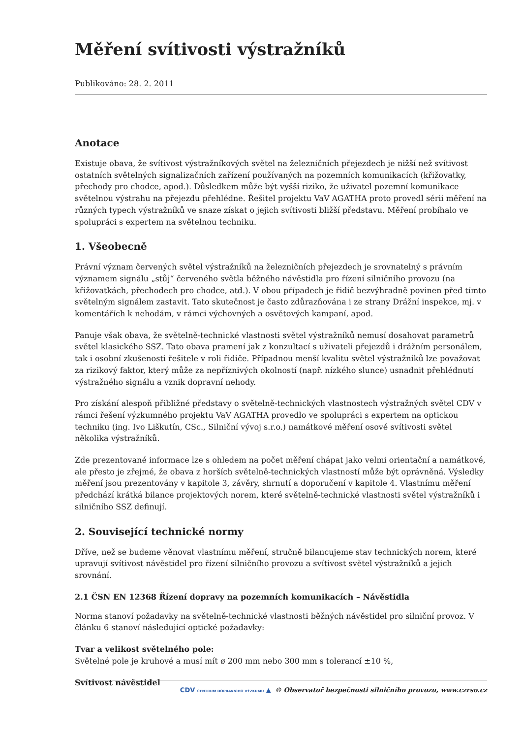Měření svítivosti výstražníků
Publikováno: 28. 2. 2011
Anotace
Existuje obava, že svítivost výstražníkových světel na železničních přejezdech je nižší než svítivost ostatních světelných signalizačních zařízení používaných na pozemních komunikacích (křižovatky, přechody pro chodce, apod.). Důsledkem může být vyšší riziko, že uživatel pozemní komunikace světelnou výstrahu na přejezdu přehlédne. Řešitel projektu VaV AGATHA proto provedl sérii měření na různých typech výstražníků ve snaze získat o jejich svítivosti bližší představu. Měření probíhalo ve spolupráci s expertem na světelnou techniku.
1. Všeobecně
Právní význam červených světel výstražníků na železničních přejezdech je srovnatelný s právním významem signálu „stůj“ červeného světla běžného návěstidla pro řízení silničního provozu (na křižovatkách, přechodech pro chodce, atd.). V obou případech je řidič bezvýhradně povinen před tímto světelným signálem zastavit. Tato skutečnost je často zdůrazňována i ze strany Drážní inspekce, mj. v komentářích k nehodám, v rámci výchovných a osvětových kampaní, apod.
Panuje však obava, že světelně-technické vlastnosti světel výstražníků nemusí dosahovat parametrů světel klasického SSZ. Tato obava pramení jak z konzultací s uživateli přejezdů i drážním personálem, tak i osobní zkušenosti řešitele v roli řidiče. Případnou menší kvalitu světel výstražníků lze považovat za rizikový faktor, který může za nepříznivých okolností (např. nízkého slunce) usnadnit přehlédnutí výstražného signálu a vznik dopravní nehody.
Pro získání alespoň přibližné představy o světelně-technických vlastnostech výstražných světel CDV v rámci řešení výzkumného projektu VaV AGATHA provedlo ve spolupráci s expertem na optickou techniku (ing. Ivo Liškutín, CSc., Silniční vývoj s.r.o.) namátkové měření osové svítivosti světel několika výstražníků.
Zde prezentované informace lze s ohledem na počet měření chápat jako velmi orientační a namátkové, ale přesto je zřejmé, že obava z horších světelně-technických vlastností může být oprávněná. Výsledky měření jsou prezentovány v kapitole 3, závěry, shrnutí a doporučení v kapitole 4. Vlastnímu měření předchází krátká bilance projektových norem, které světelně-technické vlastnosti světel výstražníků i silničního SSZ definují.
2. Související technické normy
Dříve, než se budeme věnovat vlastnímu měření, stručně bilancujeme stav technických norem, které upravují svítivost návěstidel pro řízení silničního provozu a svítivost světel výstražníků a jejich srovnání.
2.1 ČSN EN 12368 Řízení dopravy na pozemních komunikacích – Návěstidla
Norma stanoví požadavky na světelně-technické vlastnosti běžných návěstidel pro silniční provoz. V článku 6 stanoví následující optické požadavky:
Tvar a velikost světelného pole:
Světelné pole je kruhové a musí mít ø 200 mm nebo 300 mm s tolerancí ±10 %,
Svítivost návěstidel
CDV CENTRUM DOPRAVNÍHO VÝZKUMU ▲ © Observatoř bezpečnosti silničního provozu, www.czrso.cz